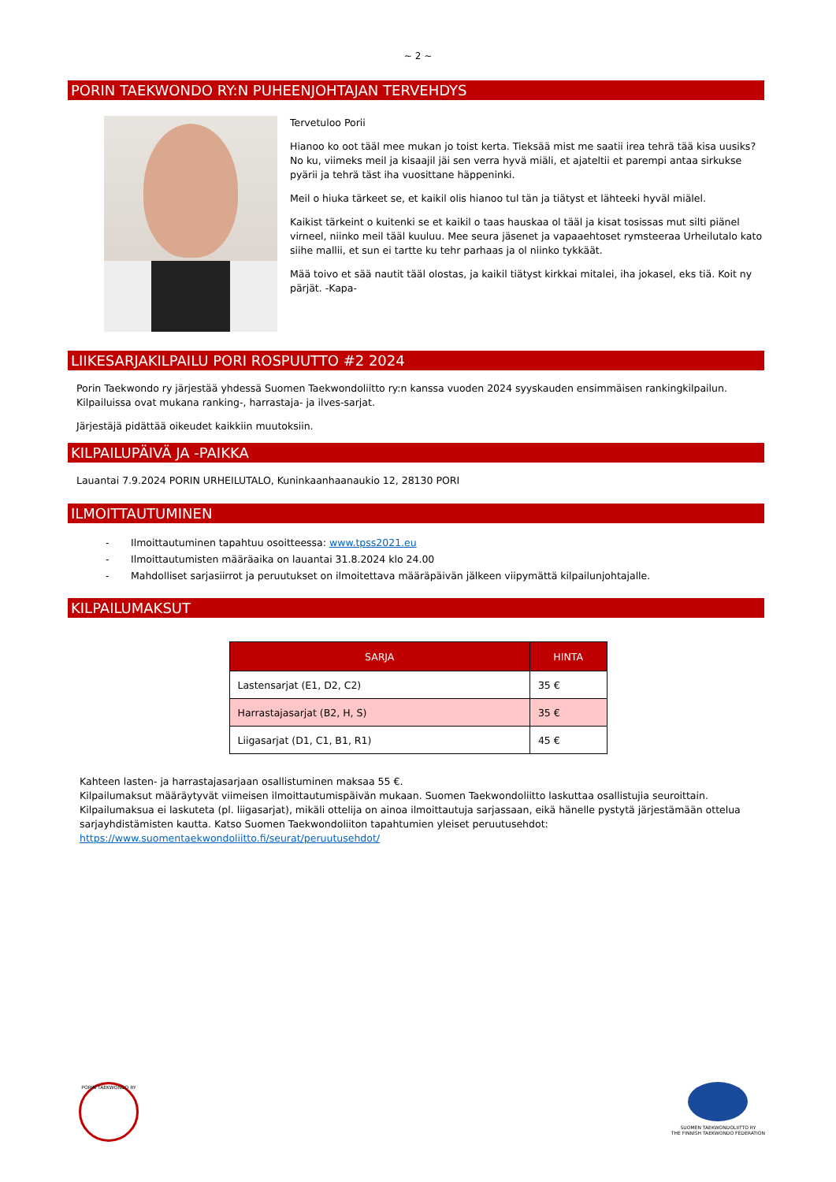~ 2 ~
PORIN TAEKWONDO RY:N PUHEENJOHTAJAN TERVEHDYS
Tervetuloo Porii
Hianoo ko oot tääl mee mukan jo toist kerta. Tieksää mist me saatii irea tehrä tää kisa uusiks? No ku, viimeks meil ja kisaajil jäi sen verra hyvä miäli, et ajateltii et parempi antaa sirkukse pyärii ja tehrä täst iha vuosittane häppeninki.
Meil o hiuka tärkeet se, et kaikil olis hianoo tul tän ja tiätyst et lähteeki hyväl miälel.
Kaikist tärkeint o kuitenki se et kaikil o taas hauskaa ol tääl ja kisat tosissas mut silti piänel virneel, niinko meil tääl kuuluu. Mee seura jäsenet ja vapaaehtoset rymsteeraa Urheilutalo kato siihe mallii, et sun ei tartte ku tehr parhaas ja ol niinko tykkäät.
Mää toivo et sää nautit tääl olostas, ja kaikil tiätyst kirkkai mitalei, iha jokasel, eks tiä. Koit ny pärjät. -Kapa-
LIIKESARJAKILPAILU PORI ROSPUUTTO #2 2024
Porin Taekwondo ry järjestää yhdessä Suomen Taekwondoliitto ry:n kanssa vuoden 2024 syyskauden ensimmäisen rankingkilpailun. Kilpailuissa ovat mukana ranking-, harrastaja- ja ilves-sarjat.
Järjestäjä pidättää oikeudet kaikkiin muutoksiin.
KILPAILUPÄIVÄ JA -PAIKKA
Lauantai 7.9.2024 PORIN URHEILUTALO, Kuninkaanhaanaukio 12, 28130 PORI
ILMOITTAUTUMINEN
- Ilmoittautuminen tapahtuu osoitteessa: www.tpss2021.eu
- Ilmoittautumisten määräaika on lauantai 31.8.2024 klo 24.00
- Mahdolliset sarjasiirrot ja peruutukset on ilmoitettava määräpäivän jälkeen viipymättä kilpailunjohtajalle.
KILPAILUMAKSUT
| SARJA | HINTA |
| --- | --- |
| Lastensarjat (E1, D2, C2) | 35 € |
| Harrastajasarjat (B2, H, S) | 35 € |
| Liigasarjat (D1, C1, B1, R1) | 45 € |
Kahteen lasten- ja harrastajasarjaan osallistuminen maksaa 55 €.
Kilpailumaksut määräytyvät viimeisen ilmoittautumispäivän mukaan. Suomen Taekwondoliitto laskuttaa osallistujia seuroittain. Kilpailumaksua ei laskuteta (pl. liigasarjat), mikäli ottelija on ainoa ilmoittautuja sarjassaan, eikä hänelle pystytä järjestämään ottelua sarjayhdistämisten kautta. Katso Suomen Taekwondoliiton tapahtumien yleiset peruutusehdot: https://www.suomentaekwondoliitto.fi/seurat/peruutusehdot/
PORIN TAEKWONDO RY
SUOMEN TAEKWONDOLIITTO RY
THE FINNISH TAEKWONDO FEDERATION